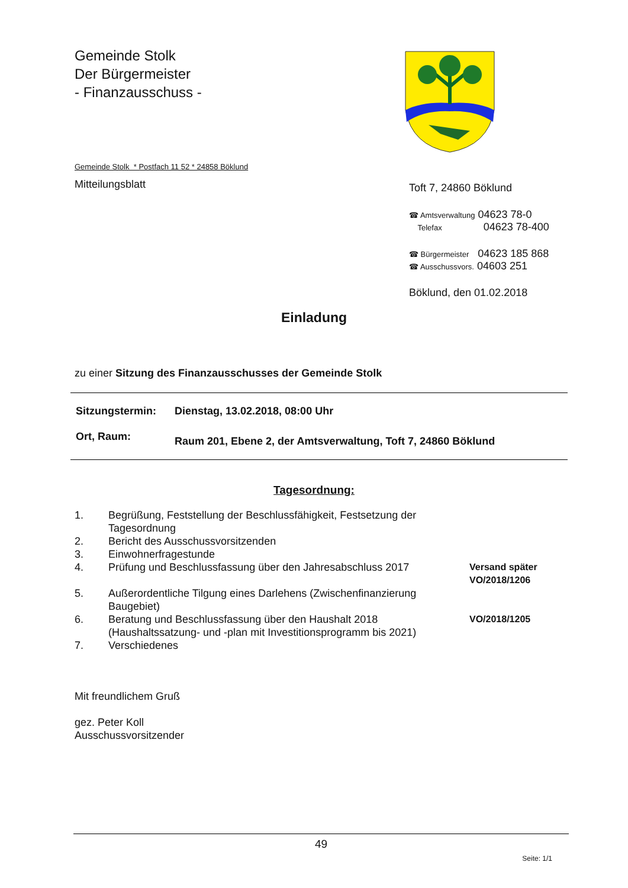Gemeinde Stolk
Der Bürgermeister
- Finanzausschuss -
Gemeinde Stolk * Postfach 11 52 * 24858 Böklund
Mitteilungsblatt
Toft 7, 24860 Böklund
☎ Amtsverwaltung 04623 78-0
Telefax 04623 78-400
☎ Bürgermeister 04623 185 868
☎ Ausschussvors. 04603 251
Böklund, den 01.02.2018
Einladung
zu einer Sitzung des Finanzausschusses der Gemeinde Stolk
| Sitzungstermin: | Dienstag, 13.02.2018, 08:00 Uhr |
| Ort, Raum: | Raum 201, Ebene 2, der Amtsverwaltung, Toft 7, 24860 Böklund |
Tagesordnung:
| 1. | Begrüßung, Feststellung der Beschlussfähigkeit, Festsetzung der Tagesordnung | |
| 2. | Bericht des Ausschussvorsitzenden | |
| 3. | Einwohnerfragestunde | |
| 4. | Prüfung und Beschlussfassung über den Jahresabschluss 2017 | Versand später VO/2018/1206 |
| 5. | Außerordentliche Tilgung eines Darlehens (Zwischenfinanzierung Baugebiet) | |
| 6. | Beratung und Beschlussfassung über den Haushalt 2018 (Haushaltssatzung- und -plan mit Investitionsprogramm bis 2021) | VO/2018/1205 |
| 7. | Verschiedenes | |
Mit freundlichem Gruß
gez. Peter Koll
Ausschussvorsitzender
49
Seite: 1/1